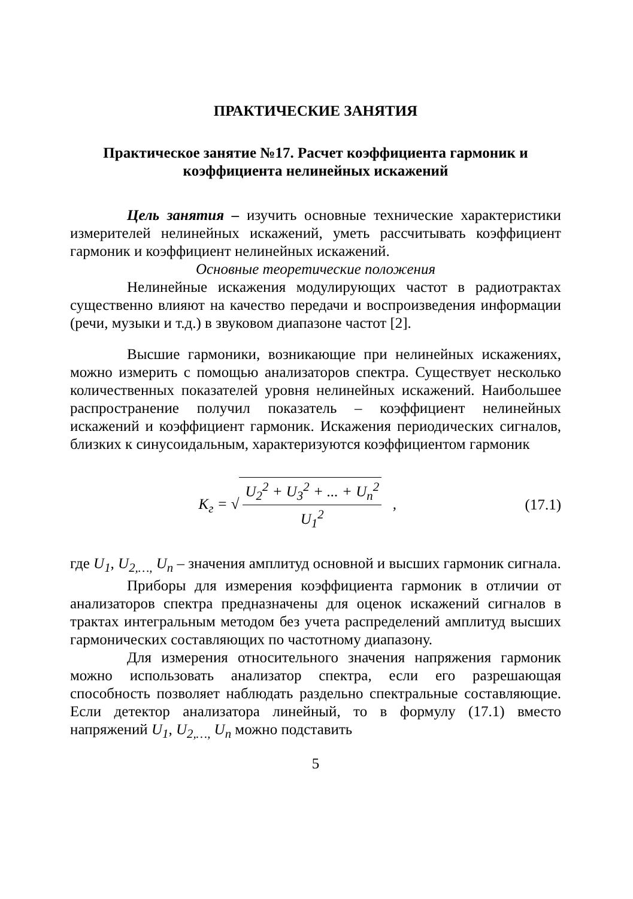ПРАКТИЧЕСКИЕ ЗАНЯТИЯ
Практическое занятие №17. Расчет коэффициента гармоник и коэффициента нелинейных искажений
Цель занятия – изучить основные технические характеристики измерителей нелинейных искажений, уметь рассчитывать коэффициент гармоник и коэффициент нелинейных искажений.
Основные теоретические положения
Нелинейные искажения модулирующих частот в радиотрактах существенно влияют на качество передачи и воспроизведения информации (речи, музыки и т.д.) в звуковом диапазоне частот [2].
Высшие гармоники, возникающие при нелинейных искажениях, можно измерить с помощью анализаторов спектра. Существует несколько количественных показателей уровня нелинейных искажений. Наибольшее распространение получил показатель – коэффициент нелинейных искажений и коэффициент гармоник. Искажения периодических сигналов, близких к синусоидальным, характеризуются коэффициентом гармоник
K<sub>г</sub> = √ U<sub>2</sub><sup>2</sup> + U<sub>3</sub><sup>2</sup> + ... + U<sub>n</sub><sup>2</sup> U<sub>1</sub><sup>2</sup> ,
(17.1)
где U<sub>1</sub>, U<sub>2,…,</sub> U<sub>n</sub> – значения амплитуд основной и высших гармоник сигнала.
Приборы для измерения коэффициента гармоник в отличии от анализаторов спектра предназначены для оценок искажений сигналов в трактах интегральным методом без учета распределений амплитуд высших гармонических составляющих по частотному диапазону.
Для измерения относительного значения напряжения гармоник можно использовать анализатор спектра, если его разрешающая способность позволяет наблюдать раздельно спектральные составляющие. Если детектор анализатора линейный, то в формулу (17.1) вместо напряжений U<sub>1</sub>, U<sub>2,…,</sub> U<sub>n</sub> можно подставить
5